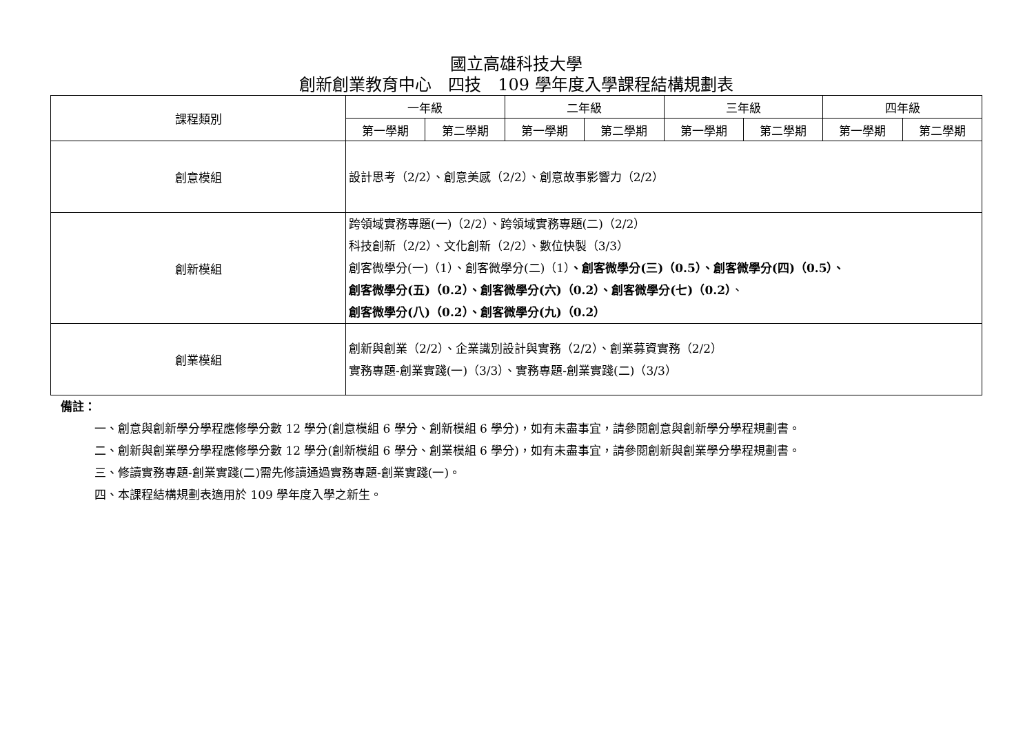國立高雄科技大學
創新創業教育中心　四技　109 學年度入學課程結構規劃表
| 課程類別 | 一年級 | | 二年級 | | 三年級 | | 四年級 | |
| --- | --- | --- | --- | --- | --- | --- | --- | --- |
| | 第一學期 | 第二學期 | 第一學期 | 第二學期 | 第一學期 | 第二學期 | 第一學期 | 第二學期 |
| 創意模組 | 設計思考（2/2）、創意美感（2/2）、創意故事影響力（2/2） | | | | | | | |
| 創新模組 | 跨領域實務專題(一)（2/2）、跨領域實務專題(二)（2/2） 科技創新（2/2）、文化創新（2/2）、數位快製（3/3） 創客微學分(一)（1）、創客微學分(二)（1） 、創客微學分(三)（0.5）、創客微學分(四)（0.5）、 創客微學分(五)（0.2）、創客微學分(六)（0.2）、創客微學分(七)（0.2） 、 創客微學分(八)（0.2）、創客微學分(九)（0.2） | | | | | | | |
| 創業模組 | 創新與創業（2/2）、企業識別設計與實務（2/2）、創業募資實務（2/2） 實務專題-創業實踐(一)（3/3）、實務專題-創業實踐(二)（3/3） | | | | | | | |
備註：
一、創意與創新學分學程應修學分數 12 學分(創意模組 6 學分、創新模組 6 學分)，如有未盡事宜，請參閱創意與創新學分學程規劃書。
二、創新與創業學分學程應修學分數 12 學分(創新模組 6 學分、創業模組 6 學分)，如有未盡事宜，請參閱創新與創業學分學程規劃書。
三、修讀實務專題-創業實踐(二)需先修讀通過實務專題-創業實踐(一)。
四、本課程結構規劃表適用於 109 學年度入學之新生。